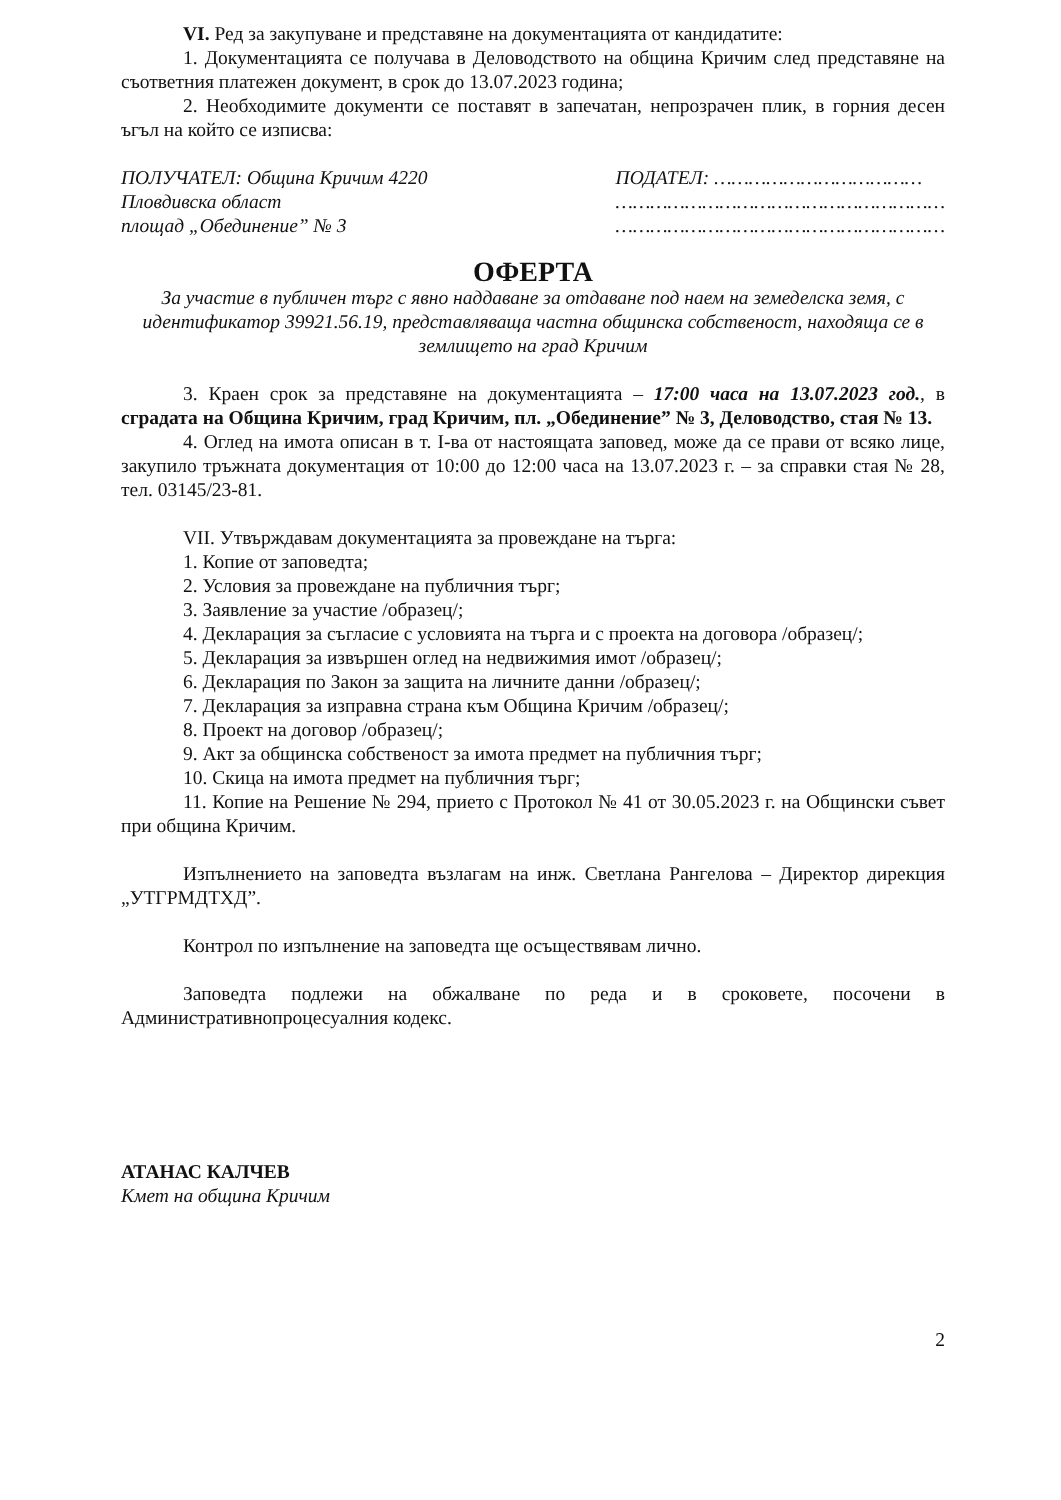VI. Ред за закупуване и представяне на документацията от кандидатите:
1. Документацията се получава в Деловодството на община Кричим след представяне на съответния платежен документ, в срок до 13.07.2023 година;
2. Необходимите документи се поставят в запечатан, непрозрачен плик, в горния десен ъгъл на който се изписва:
ПОЛУЧАТЕЛ: Община Кричим 4220
Пловдивска област
площад „Обединение” № 3
ПОДАТЕЛ: ………………………………
…………………………………………………
…………………………………………………
ОФЕРТА
За участие в публичен търг с явно наддаване за отдаване под наем на земеделска земя, с идентификатор 39921.56.19, представляваща частна общинска собственост, находяща се в землището на град Кричим
3. Краен срок за представяне на документацията – 17:00 часа на 13.07.2023 год., в сградата на Община Кричим, град Кричим, пл. „Обединение” № 3, Деловодство, стая № 13.
4. Оглед на имота описан в т. I-ва от настоящата заповед, може да се прави от всяко лице, закупило тръжната документация от 10:00 до 12:00 часа на 13.07.2023 г. – за справки стая № 28, тел. 03145/23-81.
VII. Утвърждавам документацията за провеждане на търга:
1. Копие от заповедта;
2. Условия за провеждане на публичния търг;
3. Заявление за участие /образец/;
4. Декларация за съгласие с условията на търга и с проекта на договора /образец/;
5. Декларация за извършен оглед на недвижимия имот /образец/;
6. Декларация по Закон за защита на личните данни /образец/;
7. Декларация за изправна страна към Община Кричим /образец/;
8. Проект на договор /образец/;
9. Акт за общинска собственост за имота предмет на публичния търг;
10. Скица на имота предмет на публичния търг;
11. Копие на Решение № 294, прието с Протокол № 41 от 30.05.2023 г. на Общински съвет при община Кричим.
Изпълнението на заповедта възлагам на инж. Светлана Рангелова – Директор дирекция „УТГРМДТХД”.
Контрол по изпълнение на заповедта ще осъществявам лично.
Заповедта подлежи на обжалване по реда и в сроковете, посочени в Административнопроцесуалния кодекс.
АТАНАС КАЛЧЕВ
Кмет на община Кричим
2